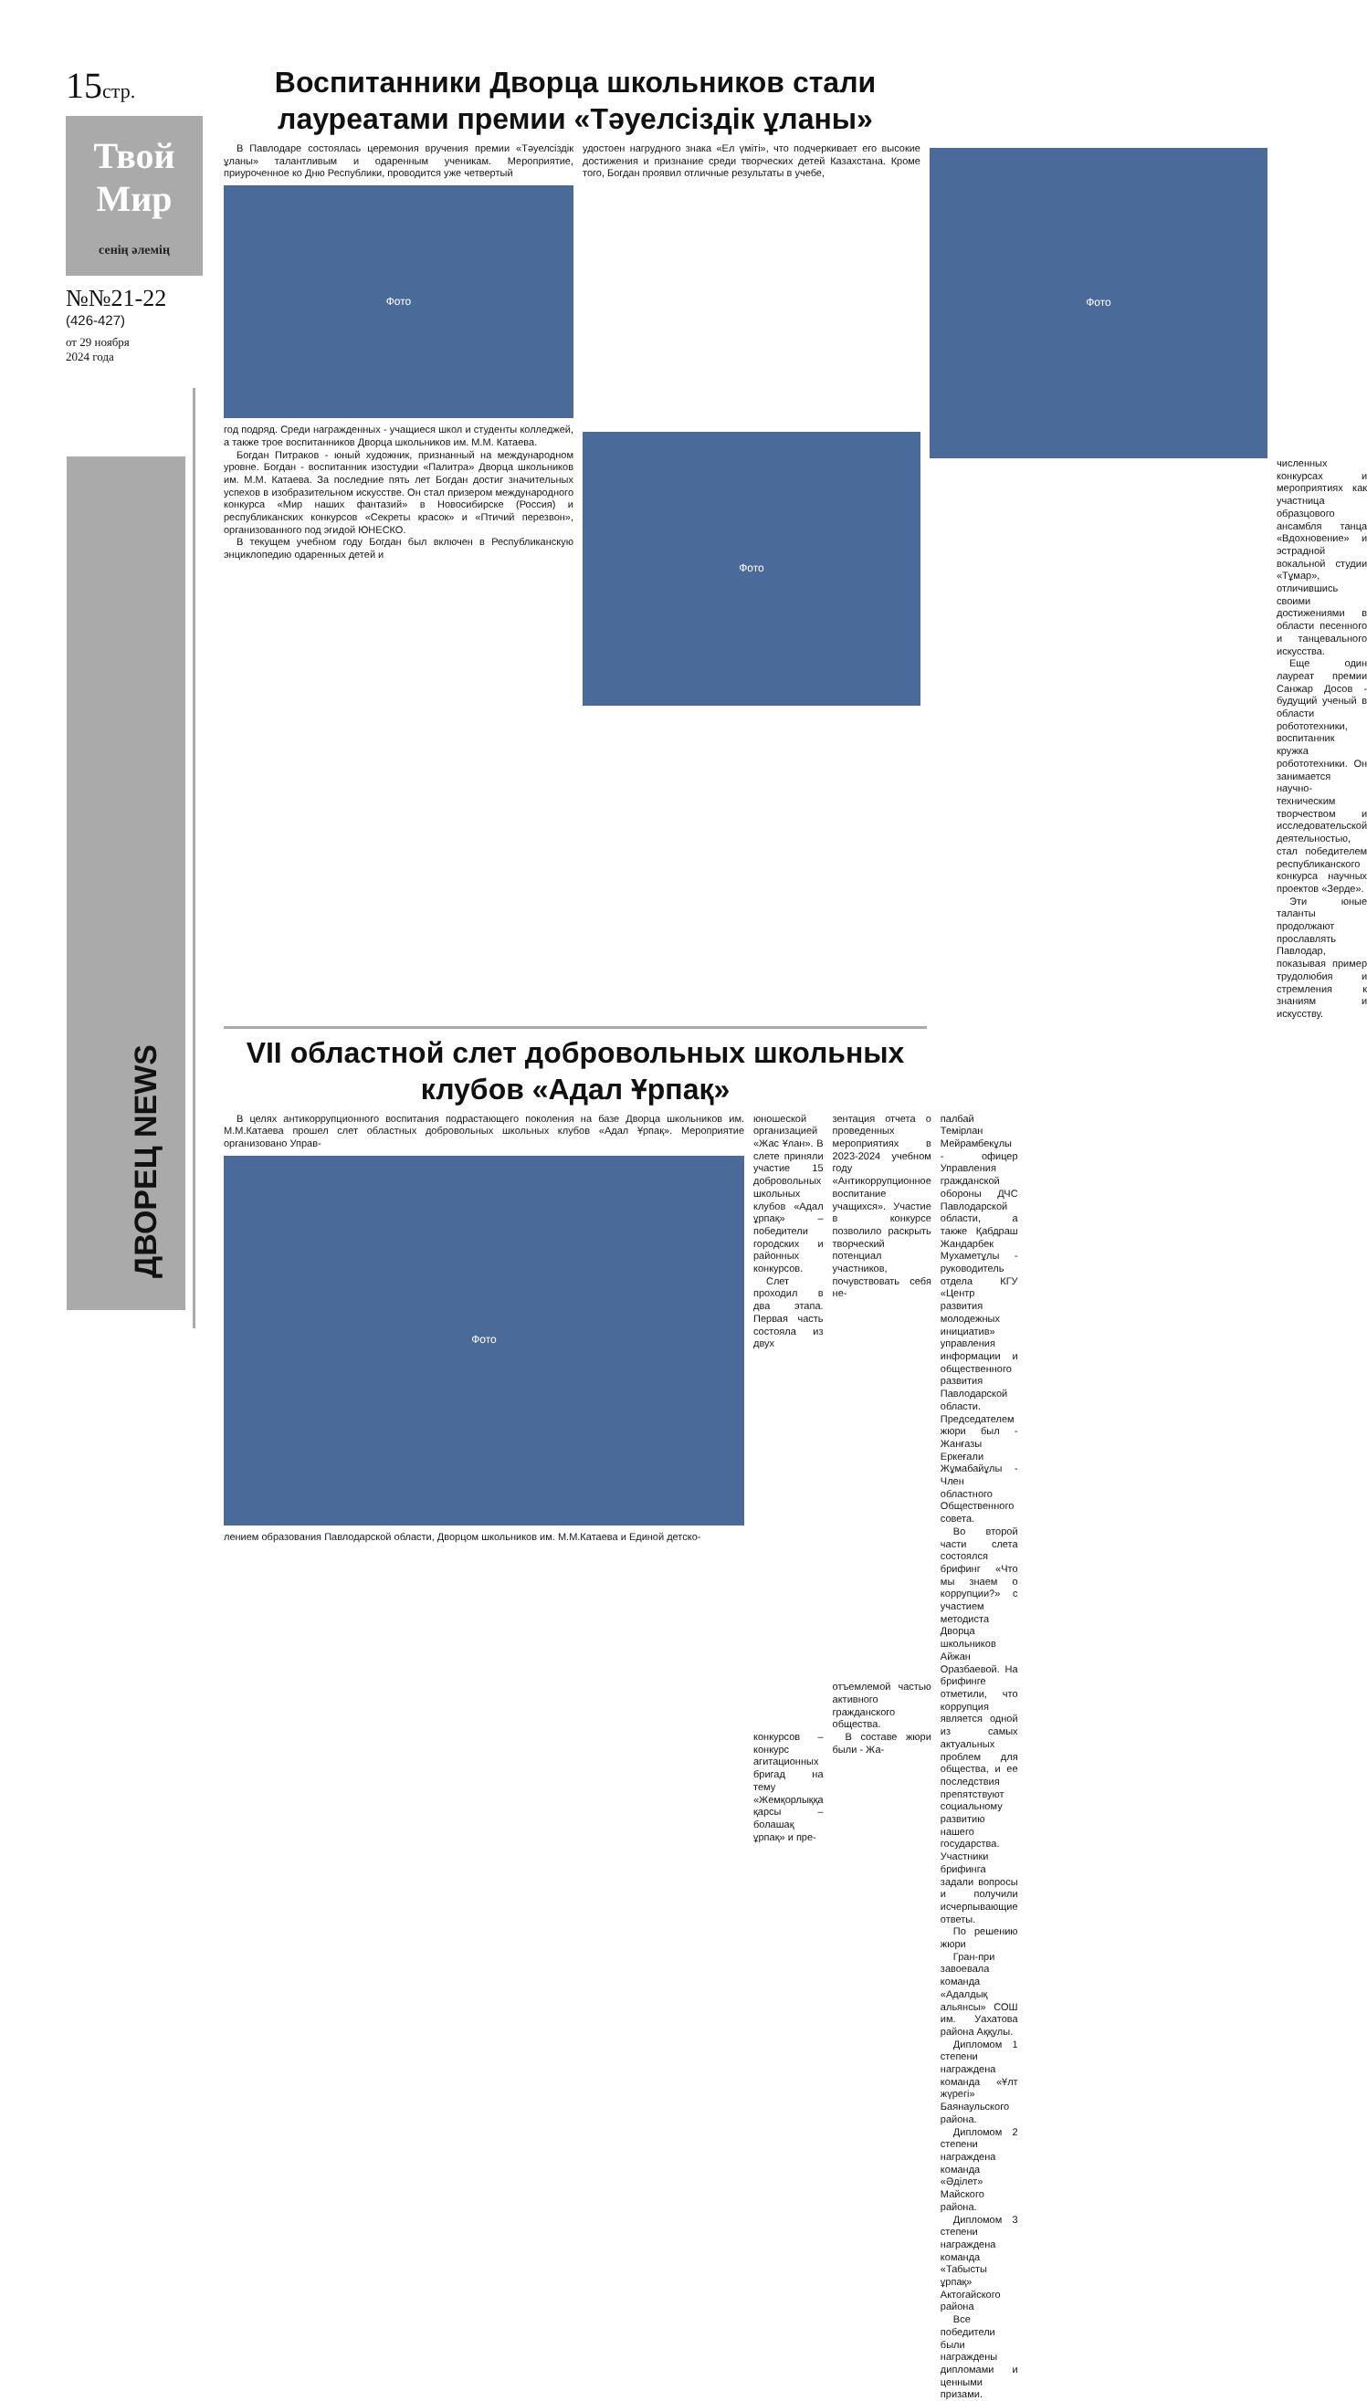15стр.
Твой Мир
сенің әлемің
№№21-22
(426-427)
от 29 ноября
2024 года
ДВОРЕЦ NEWS
Воспитанники Дворца школьников стали лауреатами премии «Тәуелсіздік ұланы»
В Павлодаре состоялась церемония вручения премии «Тәуелсіздік ұланы» талантливым и одаренным ученикам. Мероприятие, приуроченное ко Дню Республики, проводится уже четвертый
Фото
год подряд. Среди награжденных - учащиеся школ и студенты колледжей, а также трое воспитанников Дворца школьников им. М.М. Катаева.
Богдан Питраков - юный художник, признанный на международном уровне. Богдан - воспитанник изостудии «Палитра» Дворца школьников им. М.М. Катаева. За последние пять лет Богдан достиг значительных успехов в изобразительном искусстве. Он стал призером международного конкурса «Мир наших фантазий» в Новосибирске (Россия) и республиканских конкурсов «Секреты красок» и «Птичий перезвон», организованного под эгидой ЮНЕСКО.
В текущем учебном году Богдан был включен в Республиканскую энциклопедию одаренных детей и
удостоен нагрудного знака «Ел үміті», что подчеркивает его высокие достижения и признание среди творческих детей Казахстана. Кроме того, Богдан проявил отличные результаты в учебе,
Фото
Фото
численных конкурсах и мероприятиях как участница образцового ансамбля танца «Вдохновение» и эстрадной вокальной студии «Тұмар», отличившись своими достижениями в области песенного и танцевального искусства.
Еще один лауреат премии Санжар Досов - будущий ученый в области робототехники, воспитанник кружка робототехники. Он занимается научно-техническим творчеством и исследовательской деятельностью, стал победителем республиканского конкурса научных проектов «Зерде».
Эти юные таланты продолжают прославлять Павлодар, показывая пример трудолюбия и стремления к знаниям и искусству.
VII областной слет добровольных школьных клубов «Адал Ұрпақ»
В целях антикоррупционного воспитания подрастающего поколения на базе Дворца школьников им. М.М.Катаева прошел слет областных добровольных школьных клубов «Адал Ұрпақ». Мероприятие организовано Управ-
Фото
лением образования Павлодарской области, Дворцом школьников им. М.М.Катаева и Единой детско-
юношеской организацией «Жас Ұлан». В слете приняли участие 15 добровольных школьных клубов «Адал ұрпақ» – победители городских и районных конкурсов.
Слет проходил в два этапа. Первая часть состояла из двух
конкурсов – конкурс агитационных бригад на тему «Жемқорлыққа қарсы – болашақ ұрпақ» и пре-
зентация отчета о проведенных мероприятиях в 2023-2024 учебном году «Антикоррупционное воспитание учащихся». Участие в конкурсе позволило раскрыть творческий потенциал участников, почувствовать себя не-
отъемлемой частью активного гражданского общества.
В составе жюри были - Жа-
палбай Темірлан Мейрамбекұлы - офицер Управления гражданской обороны ДЧС Павлодарской области, а также Қабдраш Жандарбек Мухаметұлы - руководитель отдела КГУ «Центр развития молодежных инициатив» управления информации и общественного развития Павлодарской области. Председателем жюри был - Жанғазы Еркеғали Жұмабайұлы - Член областного Общественного совета.
Во второй части слета состоялся брифинг «Что мы знаем о коррупции?» с участием методиста Дворца школьников Айжан Оразбаевой. На брифинге отметили, что коррупция является одной из самых актуальных проблем для общества, и ее последствия препятствуют социальному развитию нашего государства. Участники брифинга задали вопросы и получили исчерпывающие ответы.
По решению жюри
Гран-при завоевала команда «Адалдық альянсы» СОШ им. Уахатова района Аққулы.
Дипломом 1 степени награждена команда «Ұлт жүрегі» Баянаульского района.
Дипломом 2 степени награждена команда «Әділет» Майского района.
Дипломом 3 степени награждена команда «Табысты ұрпақ» Актогайского района
Все победители были награждены дипломами и ценными призами.